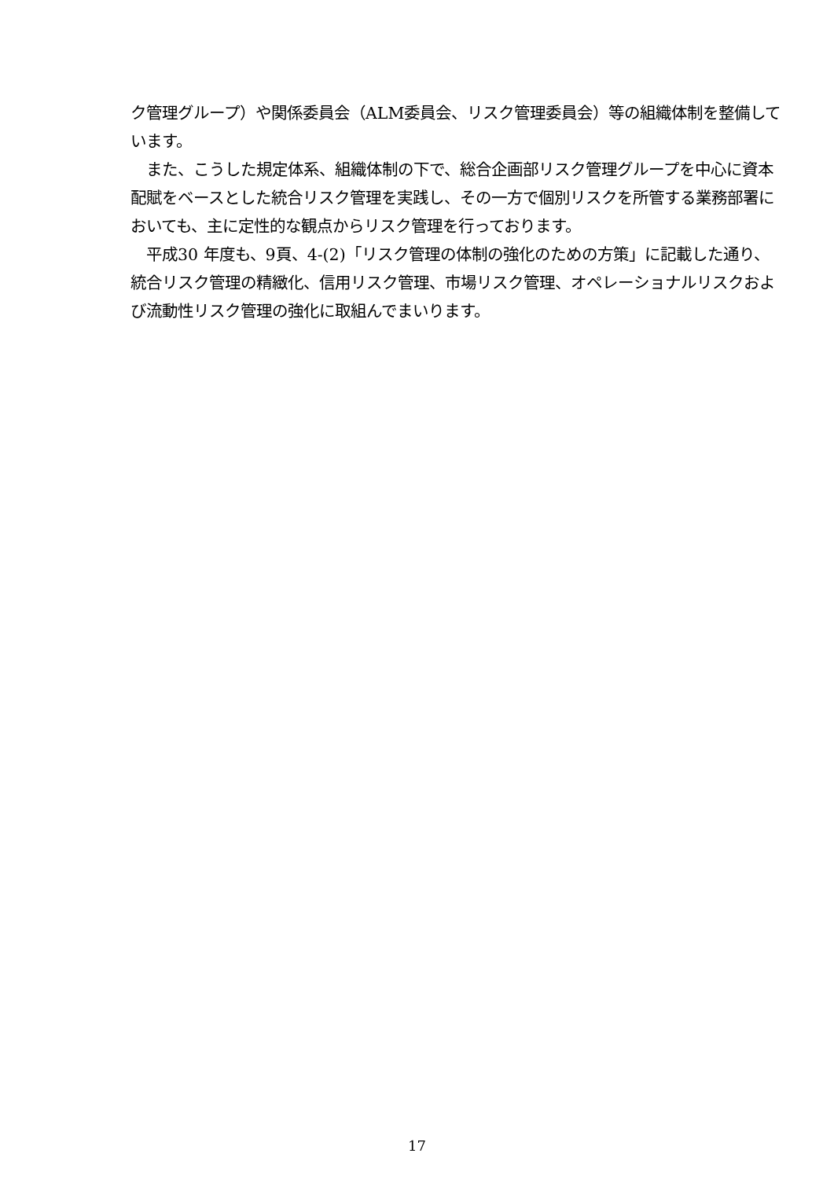ク管理グループ）や関係委員会（ALM委員会、リスク管理委員会）等の組織体制を整備しています。
　また、こうした規定体系、組織体制の下で、総合企画部リスク管理グループを中心に資本配賦をベースとした統合リスク管理を実践し、その一方で個別リスクを所管する業務部署においても、主に定性的な観点からリスク管理を行っております。
　平成30 年度も、9頁、4-(2)「リスク管理の体制の強化のための方策」に記載した通り、統合リスク管理の精緻化、信用リスク管理、市場リスク管理、オペレーショナルリスクおよび流動性リスク管理の強化に取組んでまいります。
17